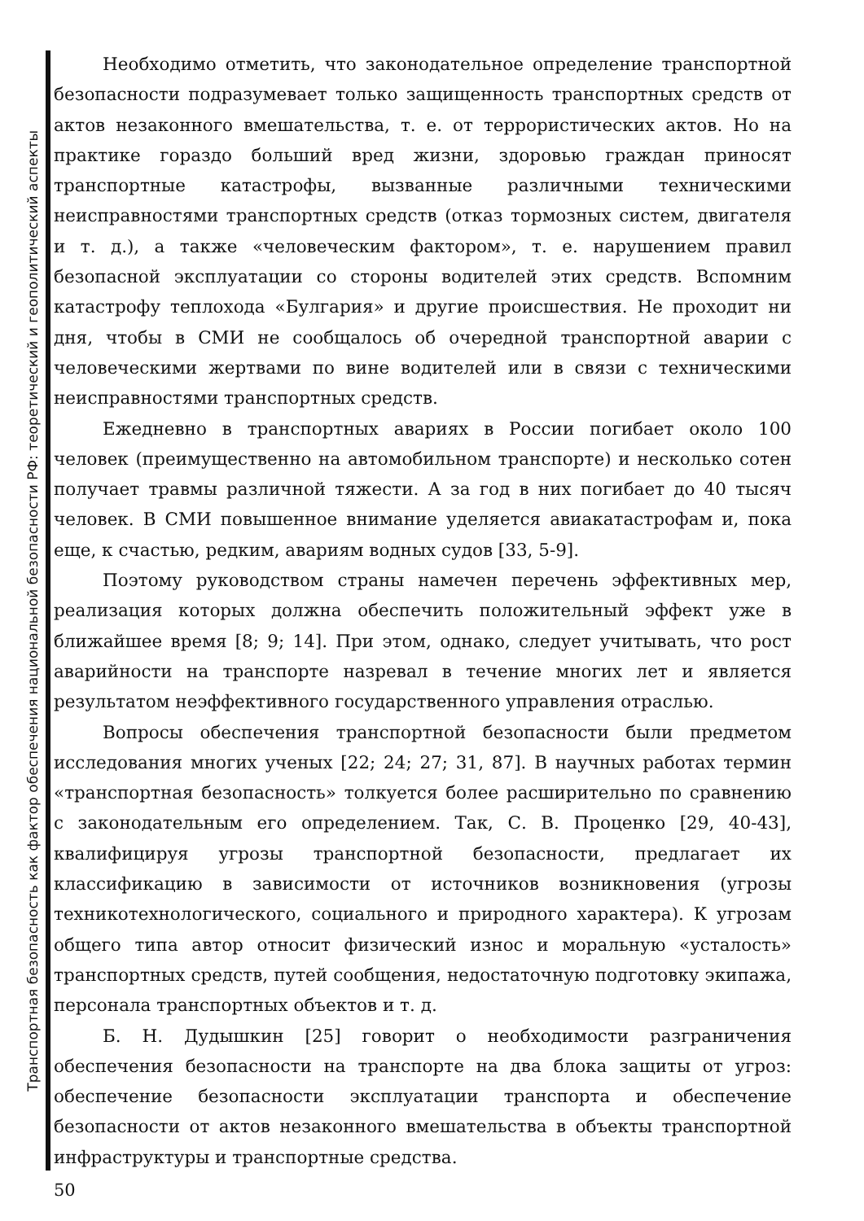Транспортная безопасность как фактор обеспечения национальной безопасности РФ: теоретический и геополитический аспекты
Необходимо отметить, что законодательное определение транспортной безопасности подразумевает только защищенность транспортных средств от актов незаконного вмешательства, т. е. от террористических актов. Но на практике гораздо больший вред жизни, здоровью граждан приносят транспортные катастрофы, вызванные различными техническими неисправностями транспортных средств (отказ тормозных систем, двигателя и т. д.), а также «человеческим фактором», т. е. нарушением правил безопасной эксплуатации со стороны водителей этих средств. Вспомним катастрофу теплохода «Булгария» и другие происшествия. Не проходит ни дня, чтобы в СМИ не сообщалось об очередной транспортной аварии с человеческими жертвами по вине водителей или в связи с техническими неисправностями транспортных средств.
Ежедневно в транспортных авариях в России погибает около 100 человек (преимущественно на автомобильном транспорте) и несколько сотен получает травмы различной тяжести. А за год в них погибает до 40 тысяч человек. В СМИ повышенное внимание уделяется авиакатастрофам и, пока еще, к счастью, редким, авариям водных судов [33, 5-9].
Поэтому руководством страны намечен перечень эффективных мер, реализация которых должна обеспечить положительный эффект уже в ближайшее время [8; 9; 14]. При этом, однако, следует учитывать, что рост аварийности на транспорте назревал в течение многих лет и является результатом неэффективного государственного управления отраслью.
Вопросы обеспечения транспортной безопасности были предметом исследования многих ученых [22; 24; 27; 31, 87]. В научных работах термин «транспортная безопасность» толкуется более расширительно по сравнению с законодательным его определением. Так, С. В. Проценко [29, 40-43], квалифицируя угрозы транспортной безопасности, предлагает их классификацию в зависимости от источников возникновения (угрозы техникотехнологического, социального и природного характера). К угрозам общего типа автор относит физический износ и моральную «усталость» транспортных средств, путей сообщения, недостаточную подготовку экипажа, персонала транспортных объектов и т. д.
Б. Н. Дудышкин [25] говорит о необходимости разграничения обеспечения безопасности на транспорте на два блока защиты от угроз: обеспечение безопасности эксплуатации транспорта и обеспечение безопасности от актов незаконного вмешательства в объекты транспортной инфраструктуры и транспортные средства.
50